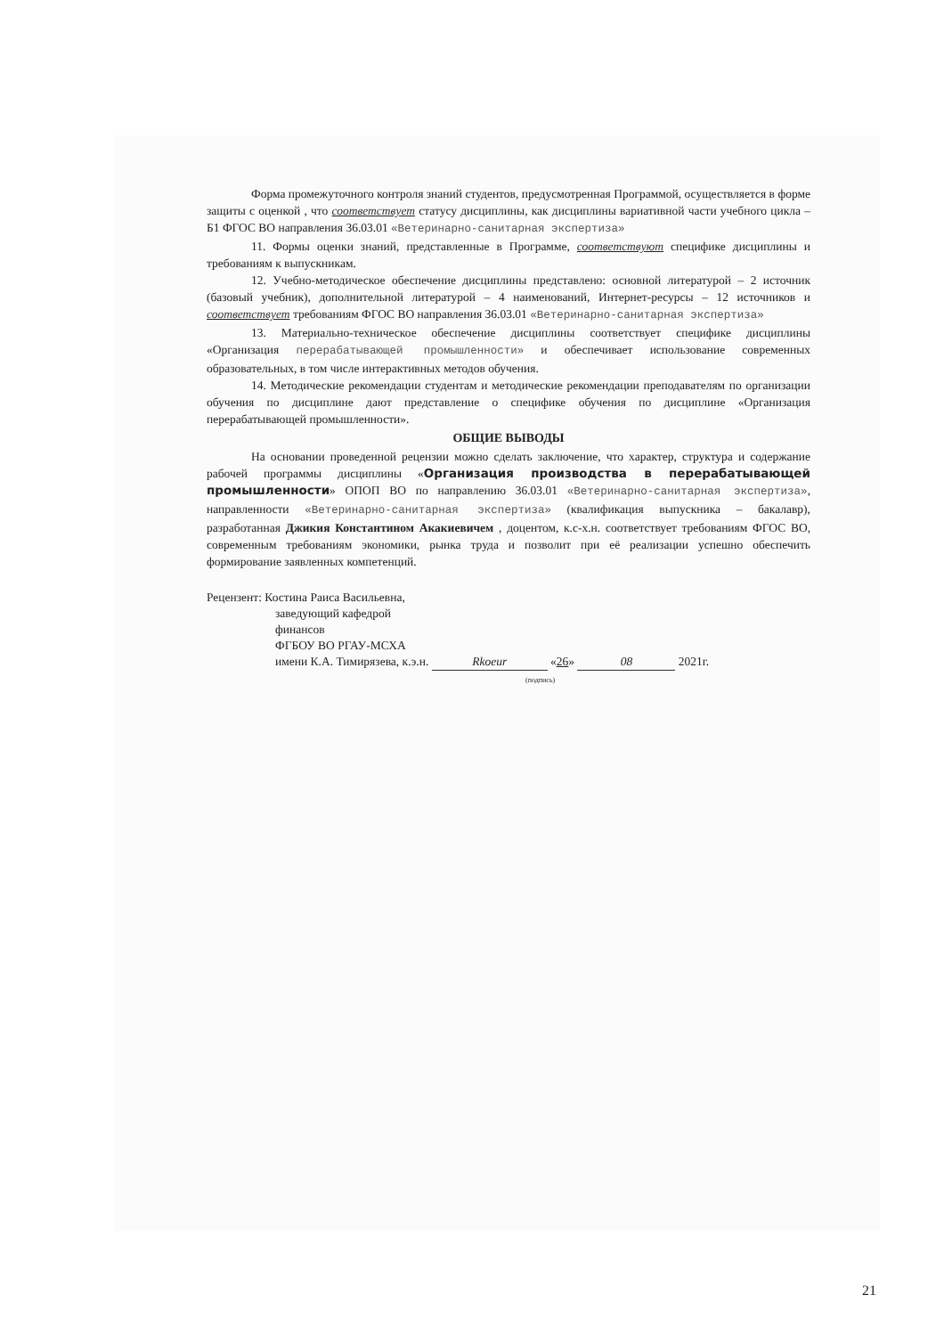Форма промежуточного контроля знаний студентов, предусмотренная Программой, осуществляется в форме защиты с оценкой , что соответствует статусу дисциплины, как дисциплины вариативной части учебного цикла – Б1 ФГОС ВО направления 36.03.01 «Ветеринарно-санитарная экспертиза»
11. Формы оценки знаний, представленные в Программе, соответствуют специфике дисциплины и требованиям к выпускникам.
12. Учебно-методическое обеспечение дисциплины представлено: основной литературой – 2 источник (базовый учебник), дополнительной литературой – 4 наименований, Интернет-ресурсы – 12 источников и соответствует требованиям ФГОС ВО направления 36.03.01 «Ветеринарно-санитарная экспертиза»
13. Материально-техническое обеспечение дисциплины соответствует специфике дисциплины «Организация перерабатывающей промышленности» и обеспечивает использование современных образовательных, в том числе интерактивных методов обучения.
14. Методические рекомендации студентам и методические рекомендации преподавателям по организации обучения по дисциплине дают представление о специфике обучения по дисциплине «Организация перерабатывающей промышленности».
ОБЩИЕ ВЫВОДЫ
На основании проведенной рецензии можно сделать заключение, что характер, структура и содержание рабочей программы дисциплины «Организация производства в перерабатывающей промышленности» ОПОП ВО по направлению 36.03.01 «Ветеринарно-санитарная экспертиза», направленности «Ветеринарно-санитарная экспертиза» (квалификация выпускника – бакалавр), разработанная Джикия Константином Акакиевичем , доцентом, к.с-х.н. соответствует требованиям ФГОС ВО, современным требованиям экономики, рынка труда и позволит при её реализации успешно обеспечить формирование заявленных компетенций.
Рецензент: Костина Раиса Васильевна,
заведующий кафедрой
финансов
ФГБОУ ВО РГАУ-МСХА
имени К.А. Тимирязева, к.э.н. Rkoeur «26» 08 2021г.
(подпись)
21